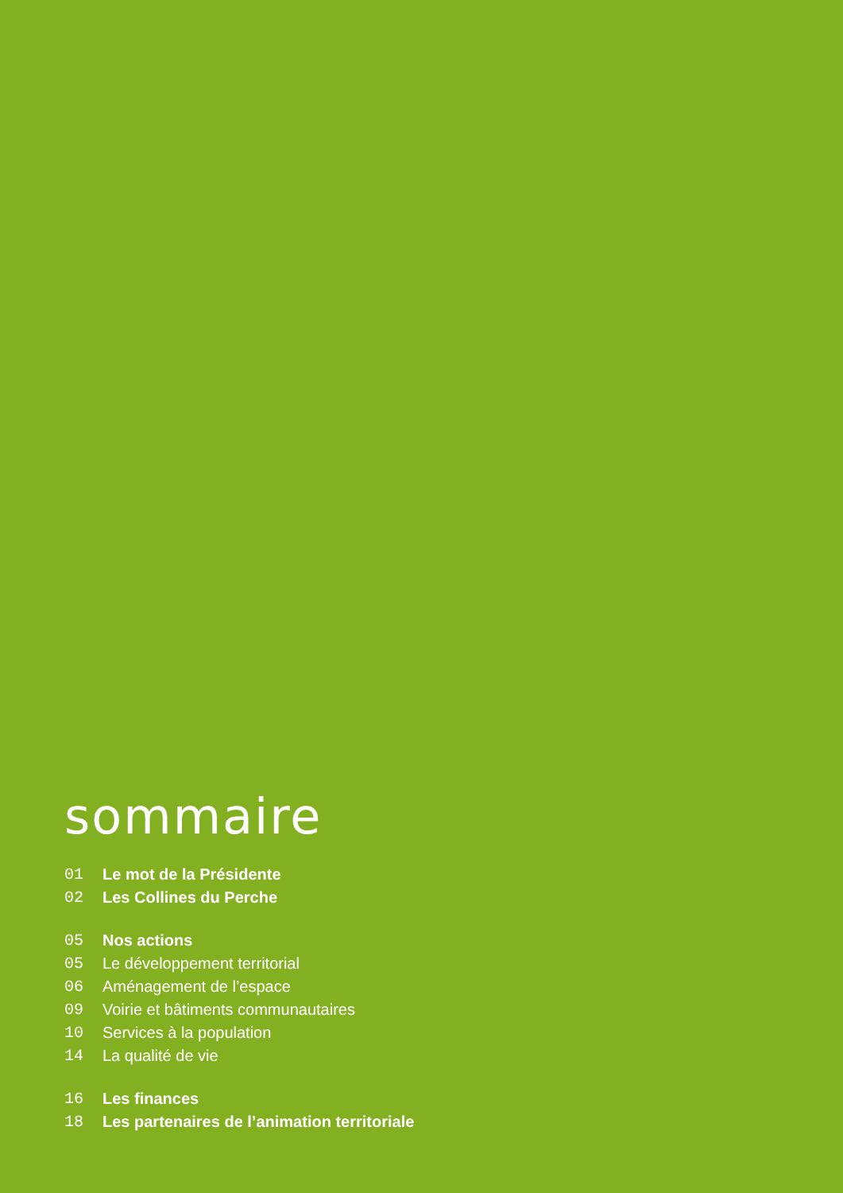sommaire
01 Le mot de la Présidente
02 Les Collines du Perche
05 Nos actions
05 Le développement territorial
06 Aménagement de l’espace
09 Voirie et bâtiments communautaires
10 Services à la population
14 La qualité de vie
16 Les finances
18 Les partenaires de l’animation territoriale